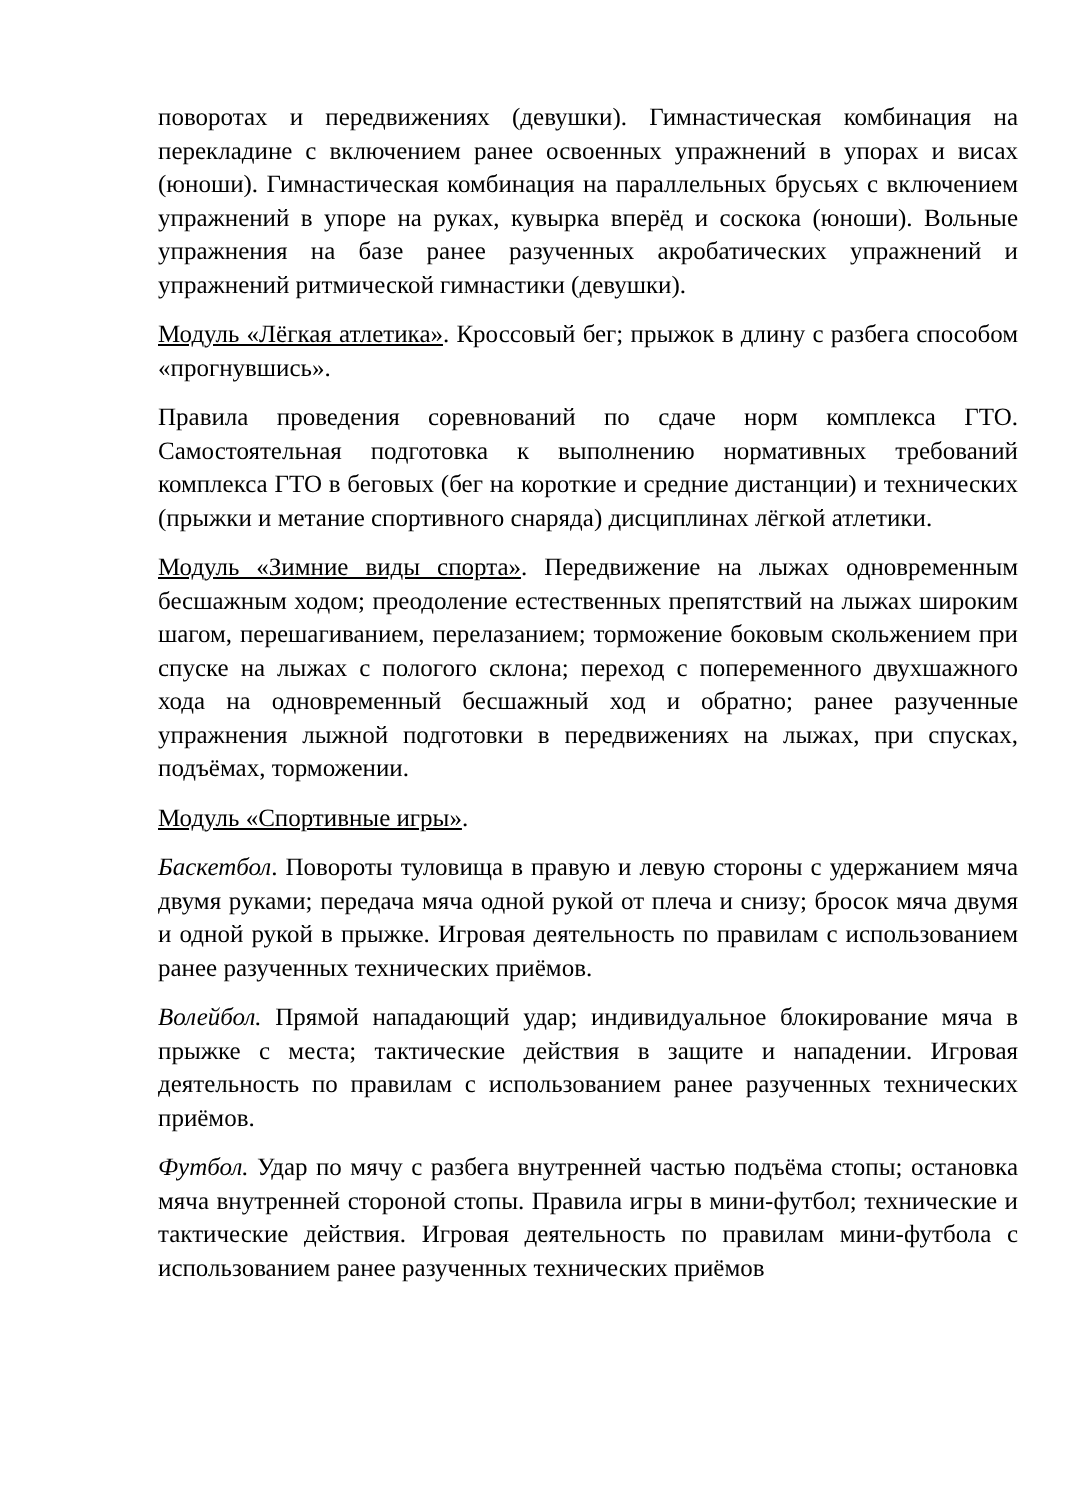поворотах и передвижениях (девушки). Гимнастическая комбинация на перекладине с включением ранее освоенных упражнений в упорах и висах (юноши). Гимнастическая комбинация на параллельных брусьях с включением упражнений в упоре на руках, кувырка вперёд и соскока (юноши). Вольные упражнения на базе ранее разученных акробатических упражнений и упражнений ритмической гимнастики (девушки).
Модуль «Лёгкая атлетика». Кроссовый бег; прыжок в длину с разбега способом «прогнувшись».
Правила проведения соревнований по сдаче норм комплекса ГТО. Самостоятельная подготовка к выполнению нормативных требований комплекса ГТО в беговых (бег на короткие и средние дистанции) и технических (прыжки и метание спортивного снаряда) дисциплинах лёгкой атлетики.
Модуль «Зимние виды спорта». Передвижение на лыжах одновременным бесшажным ходом; преодоление естественных препятствий на лыжах широким шагом, перешагиванием, перелазанием; торможение боковым скольжением при спуске на лыжах с пологого склона; переход с попеременного двухшажного хода на одновременный бесшажный ход и обратно; ранее разученные упражнения лыжной подготовки в передвижениях на лыжах, при спусках, подъёмах, торможении.
Модуль «Спортивные игры».
Баскетбол. Повороты туловища в правую и левую стороны с удержанием мяча двумя руками; передача мяча одной рукой от плеча и снизу; бросок мяча двумя и одной рукой в прыжке. Игровая деятельность по правилам с использованием ранее разученных технических приёмов.
Волейбол. Прямой нападающий удар; индивидуальное блокирование мяча в прыжке с места; тактические действия в защите и нападении. Игровая деятельность по правилам с использованием ранее разученных технических приёмов.
Футбол. Удар по мячу с разбега внутренней частью подъёма стопы; остановка мяча внутренней стороной стопы. Правила игры в мини-футбол; технические и тактические действия. Игровая деятельность по правилам мини-футбола с использованием ранее разученных технических приёмов